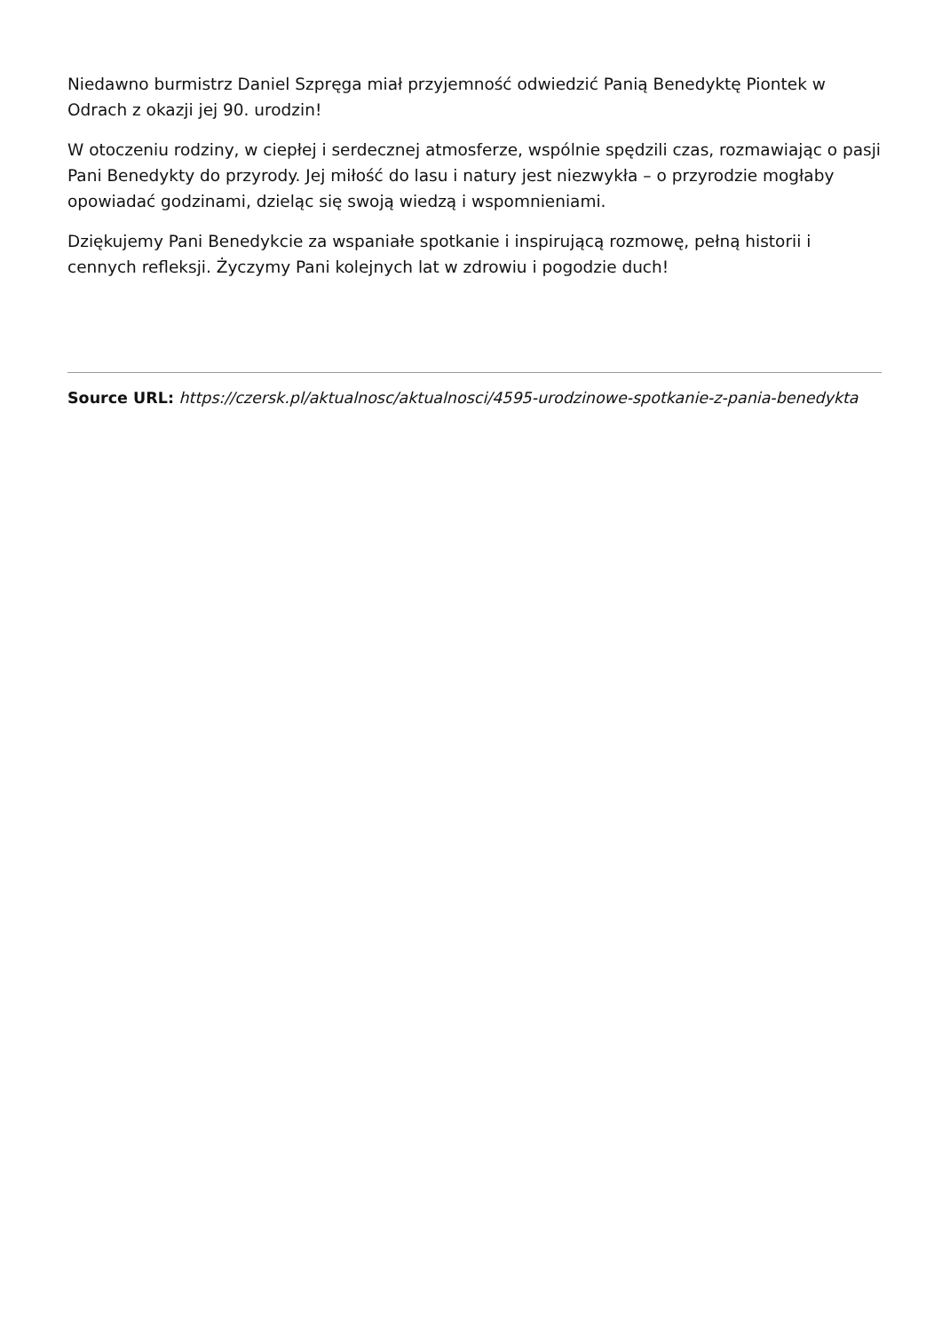Niedawno burmistrz Daniel Szpręga miał przyjemność odwiedzić Panią Benedyktę Piontek w Odrach z okazji jej 90. urodzin!
W otoczeniu rodziny, w ciepłej i serdecznej atmosferze, wspólnie spędzili czas, rozmawiając o pasji Pani Benedykty do przyrody. Jej miłość do lasu i natury jest niezwykła – o przyrodzie mogłaby opowiadać godzinami, dzieląc się swoją wiedzą i wspomnieniami.
Dziękujemy Pani Benedykcie za wspaniałe spotkanie i inspirującą rozmowę, pełną historii i cennych refleksji. Życzymy Pani kolejnych lat w zdrowiu i pogodzie duch!
Source URL: https://czersk.pl/aktualnosc/aktualnosci/4595-urodzinowe-spotkanie-z-pania-benedykta